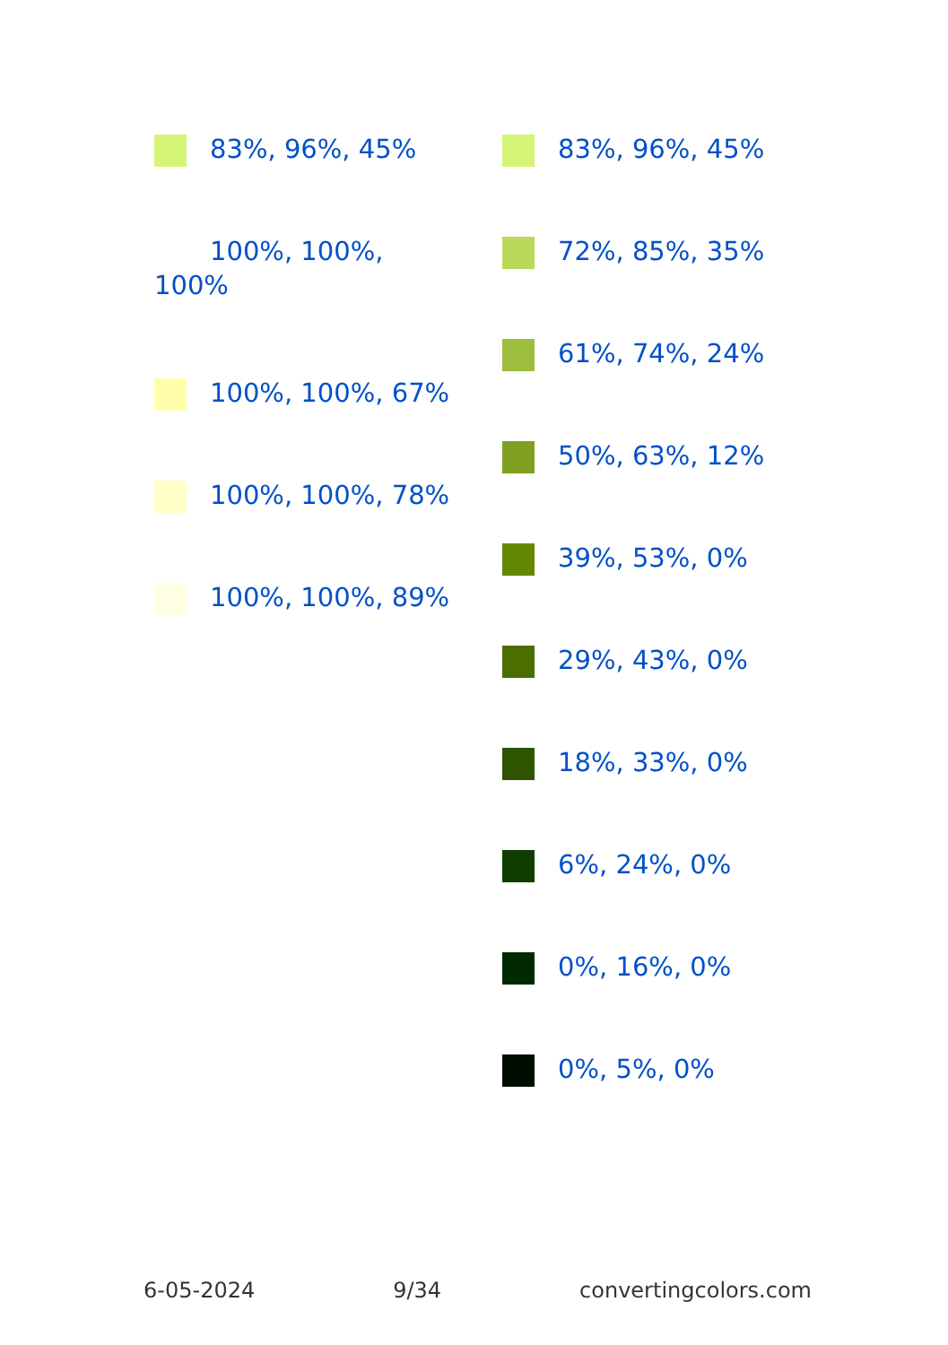83%, 96%, 45%
100%, 100%,
100%
100%, 100%, 67%
100%, 100%, 78%
100%, 100%, 89%
83%, 96%, 45%
72%, 85%, 35%
61%, 74%, 24%
50%, 63%, 12%
39%, 53%, 0%
29%, 43%, 0%
18%, 33%, 0%
6%, 24%, 0%
0%, 16%, 0%
0%, 5%, 0%
6-05-2024 9/34 convertingcolors.com